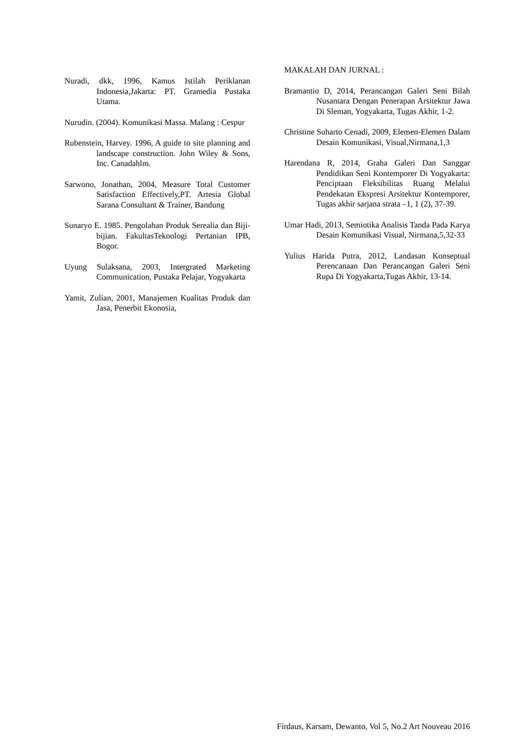Nuradi, dkk, 1996, Kamus Istilah Periklanan Indonesia,Jakarta: PT. Gramedia Pustaka Utama.
Nurudin. (2004). Komunikasi Massa. Malang : Cespur
Rubenstein, Harvey. 1996, A guide to site planning and landscape construction. John Wiley & Sons, Inc. Canadahlm.
Sarwono, Jonathan, 2004, Measure Total Customer Satisfaction Effectively,PT. Artesia Global Sarana Consultant & Trainer, Bandung
Sunaryo E. 1985. Pengolahan Produk Serealia dan Biji-bijian. FakultasTeknologi Pertanian IPB, Bogor.
Uyung Sulaksana, 2003, Intergrated Marketing Communication, Pustaka Pelajar, Yogyakarta
Yamit, Zulian, 2001, Manajemen Kualitas Produk dan Jasa, Penerbit Ekonosia,
MAKALAH DAN JURNAL :
Bramantio D, 2014, Perancangan Galeri Seni Bilah Nusantara Dengan Penerapan Arsitektur Jawa Di Sleman, Yogyakarta, Tugas Akhir, 1-2.
Christine Suharto Cenadi, 2009, Elemen-Elemen Dalam Desain Komunikasi, Visual,Nirmana,1,3
Harendana R, 2014, Graha Galeri Dan Sanggar Pendidikan Seni Kontemporer Di Yogyakarta: Penciptaan Fleksibilitas Ruang Melalui Pendekatan Ekspresi Arsitektur Kontemporer, Tugas akhir sarjana strata –1, 1 (2), 37-39.
Umar Hadi, 2013, Semiotika Analisis Tanda Pada Karya Desain Komunikasi Visual, Nirmana,5,32-33
Yulius Harida Putra, 2012, Landasan Konseptual Perencanaan Dan Perancangan Galeri Seni Rupa Di Yogyakarta,Tugas Akhir, 13-14.
Firdaus, Karsam, Dewanto, Vol 5, No.2 Art Nouveau 2016